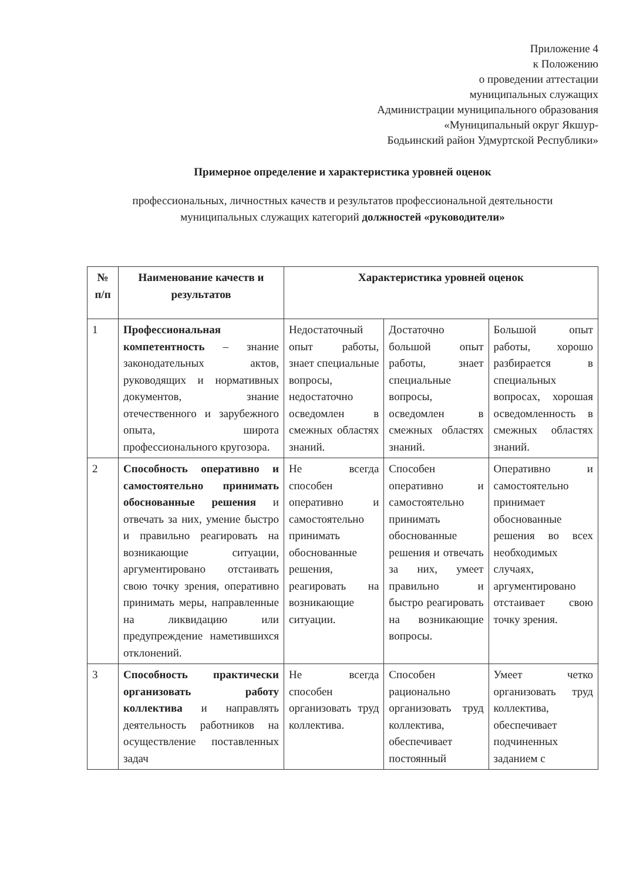Приложение 4
к Положению
о проведении аттестации
муниципальных служащих
Администрации муниципального образования
«Муниципальный округ Якшур-
Бодьинский район Удмуртской Республики»
Примерное определение и характеристика уровней оценок
профессиональных, личностных качеств и результатов профессиональной деятельности
муниципальных служащих категорий должностей «руководители»
| № п/п | Наименование качеств и результатов | Характеристика уровней оценок | | |
| --- | --- | --- | --- | --- |
| 1 | Профессиональная компетентность – знание законодательных актов, руководящих и нормативных документов, знание отечественного и зарубежного опыта, широта профессионального кругозора. | Недостаточный опыт работы, знает специальные вопросы, недостаточно осведомлен в смежных областях знаний. | Достаточно большой опыт работы, знает специальные вопросы, осведомлен в смежных областях знаний. | Большой опыт работы, хорошо разбирается в специальных вопросах, хорошая осведомленность в смежных областях знаний. |
| 2 | Способность оперативно и самостоятельно принимать обоснованные решения и отвечать за них, умение быстро и правильно реагировать на возникающие ситуации, аргументировано отстаивать свою точку зрения, оперативно принимать меры, направленные на ликвидацию или предупреждение наметившихся отклонений. | Не всегда способен оперативно и самостоятельно принимать обоснованные решения, реагировать на возникающие ситуации. | Способен оперативно и самостоятельно принимать обоснованные решения и отвечать за них, умеет правильно и быстро реагировать на возникающие вопросы. | Оперативно и самостоятельно принимает обоснованные решения во всех необходимых случаях, аргументировано отстаивает свою точку зрения. |
| 3 | Способность практически организовать работу коллектива и направлять деятельность работников на осуществление поставленных задач | Не всегда способен организовать труд коллектива. | Способен рационально организовать труд коллектива, обеспечивает постоянный | Умеет четко организовать труд коллектива, обеспечивает подчиненных заданием с |